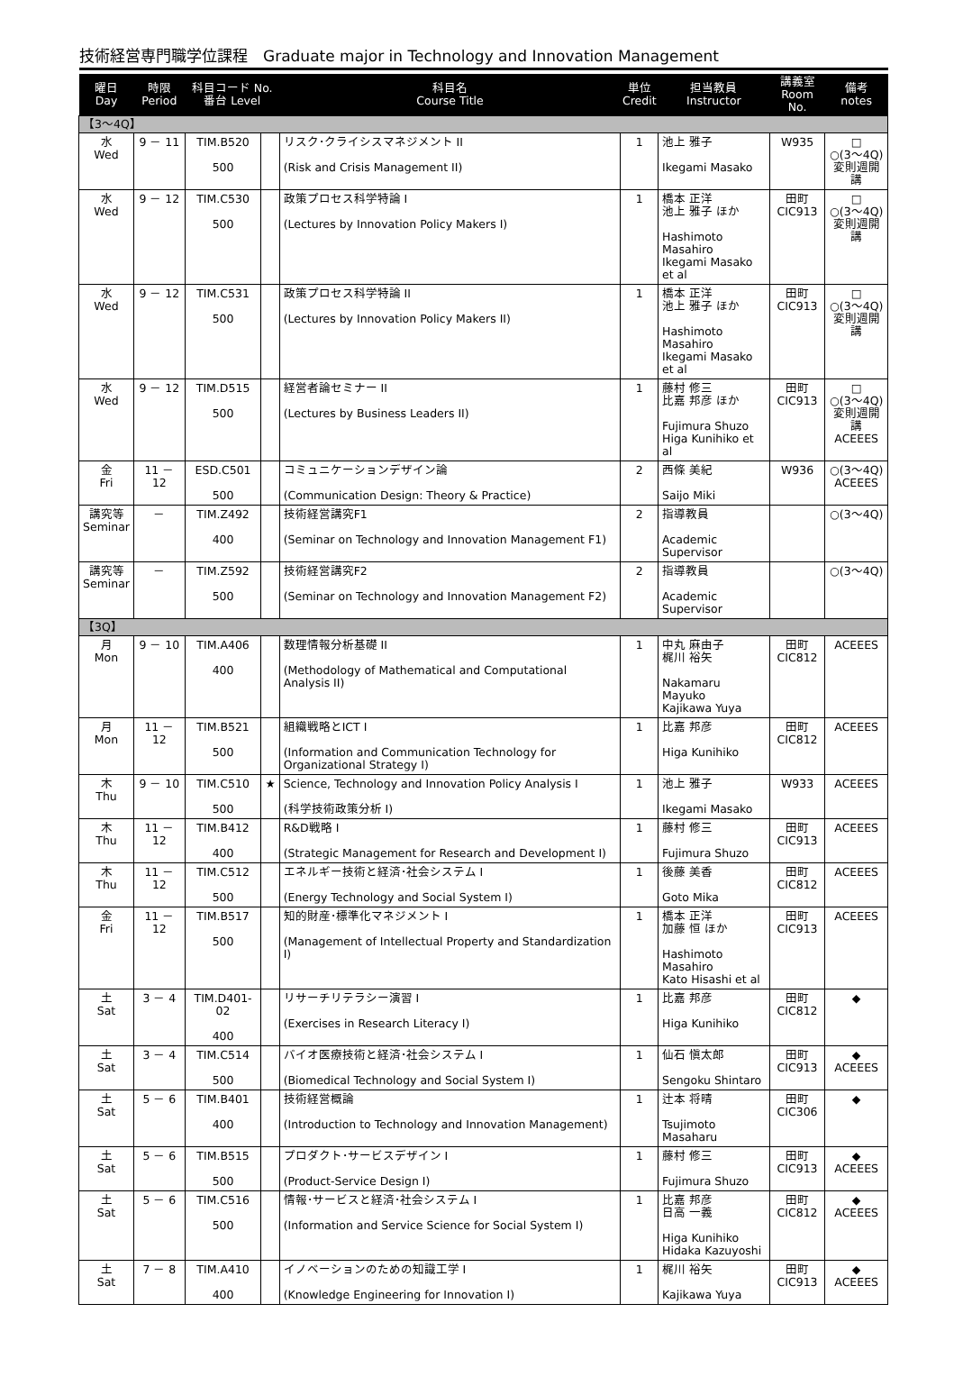技術経営専門職学位課程　Graduate major in Technology and Innovation Management
| 曜日 Day | 時限 Period | 科目コード No. 番台 Level | | 科目名 Course Title | 単位 Credit | 担当教員 Instructor | 講義室 Room No. | 備考 notes |
| --- | --- | --- | --- | --- | --- | --- | --- | --- |
| 【3～4Q】 | | | | | | | | |
| 水 Wed | 9 － 11 | TIM.B520 500 | | リスク･クライシスマネジメント II (Risk and Crisis Management II) | 1 | 池上 雅子 Ikegami Masako | W935 | □ ○(3～4Q) 変則週開講 |
| 水 Wed | 9 － 12 | TIM.C530 500 | | 政策プロセス科学特論 I (Lectures by Innovation Policy Makers I) | 1 | 橋本 正洋 池上 雅子 ほか Hashimoto Masahiro Ikegami Masako et al | 田町 CIC913 | □ ○(3～4Q) 変則週開講 |
| 水 Wed | 9 － 12 | TIM.C531 500 | | 政策プロセス科学特論 II (Lectures by Innovation Policy Makers II) | 1 | 橋本 正洋 池上 雅子 ほか Hashimoto Masahiro Ikegami Masako et al | 田町 CIC913 | □ ○(3～4Q) 変則週開講 |
| 水 Wed | 9 － 12 | TIM.D515 500 | | 経営者論セミナー II (Lectures by Business Leaders II) | 1 | 藤村 修三 比嘉 邦彦 ほか Fujimura Shuzo Higa Kunihiko et al | 田町 CIC913 | □ ○(3～4Q) 変則週開講 ACEEES |
| 金 Fri | 11 － 12 | ESD.C501 500 | | コミュニケーションデザイン論 (Communication Design: Theory & Practice) | 2 | 西條 美紀 Saijo Miki | W936 | ○(3～4Q) ACEEES |
| 講究等 Seminar | － | TIM.Z492 400 | | 技術経営講究F1 (Seminar on Technology and Innovation Management F1) | 2 | 指導教員 Academic Supervisor | | ○(3～4Q) |
| 講究等 Seminar | － | TIM.Z592 500 | | 技術経営講究F2 (Seminar on Technology and Innovation Management F2) | 2 | 指導教員 Academic Supervisor | | ○(3～4Q) |
| 【3Q】 | | | | | | | | |
| 月 Mon | 9 － 10 | TIM.A406 400 | | 数理情報分析基礎 II (Methodology of Mathematical and Computational Analysis II) | 1 | 中丸 麻由子 梶川 裕矢 Nakamaru Mayuko Kajikawa Yuya | 田町 CIC812 | ACEEES |
| 月 Mon | 11 － 12 | TIM.B521 500 | | 組織戦略とICT I (Information and Communication Technology for Organizational Strategy I) | 1 | 比嘉 邦彦 Higa Kunihiko | 田町 CIC812 | ACEEES |
| 木 Thu | 9 － 10 | TIM.C510 500 | ★ | Science, Technology and Innovation Policy Analysis I (科学技術政策分析 I) | 1 | 池上 雅子 Ikegami Masako | W933 | ACEEES |
| 木 Thu | 11 － 12 | TIM.B412 400 | | R&D戦略 I (Strategic Management for Research and Development I) | 1 | 藤村 修三 Fujimura Shuzo | 田町 CIC913 | ACEEES |
| 木 Thu | 11 － 12 | TIM.C512 500 | | エネルギー技術と経済･社会システム I (Energy Technology and Social System I) | 1 | 後藤 美香 Goto Mika | 田町 CIC812 | ACEEES |
| 金 Fri | 11 － 12 | TIM.B517 500 | | 知的財産･標準化マネジメント I (Management of Intellectual Property and Standardization I) | 1 | 橋本 正洋 加藤 恒 ほか Hashimoto Masahiro Kato Hisashi et al | 田町 CIC913 | ACEEES |
| 土 Sat | 3 － 4 | TIM.D401-02 400 | | リサーチリテラシー演習 I (Exercises in Research Literacy I) | 1 | 比嘉 邦彦 Higa Kunihiko | 田町 CIC812 | ◆ |
| 土 Sat | 3 － 4 | TIM.C514 500 | | バイオ医療技術と経済･社会システム I (Biomedical Technology and Social System I) | 1 | 仙石 愼太郎 Sengoku Shintaro | 田町 CIC913 | ◆ ACEEES |
| 土 Sat | 5 － 6 | TIM.B401 400 | | 技術経営概論 (Introduction to Technology and Innovation Management) | 1 | 辻本 将晴 Tsujimoto Masaharu | 田町 CIC306 | ◆ |
| 土 Sat | 5 － 6 | TIM.B515 500 | | プロダクト･サービスデザイン I (Product-Service Design I) | 1 | 藤村 修三 Fujimura Shuzo | 田町 CIC913 | ◆ ACEEES |
| 土 Sat | 5 － 6 | TIM.C516 500 | | 情報･サービスと経済･社会システム I (Information and Service Science for Social System I) | 1 | 比嘉 邦彦 日高 一義 Higa Kunihiko Hidaka Kazuyoshi | 田町 CIC812 | ◆ ACEEES |
| 土 Sat | 7 － 8 | TIM.A410 400 | | イノベーションのための知識工学 I (Knowledge Engineering for Innovation I) | 1 | 梶川 裕矢 Kajikawa Yuya | 田町 CIC913 | ◆ ACEEES |